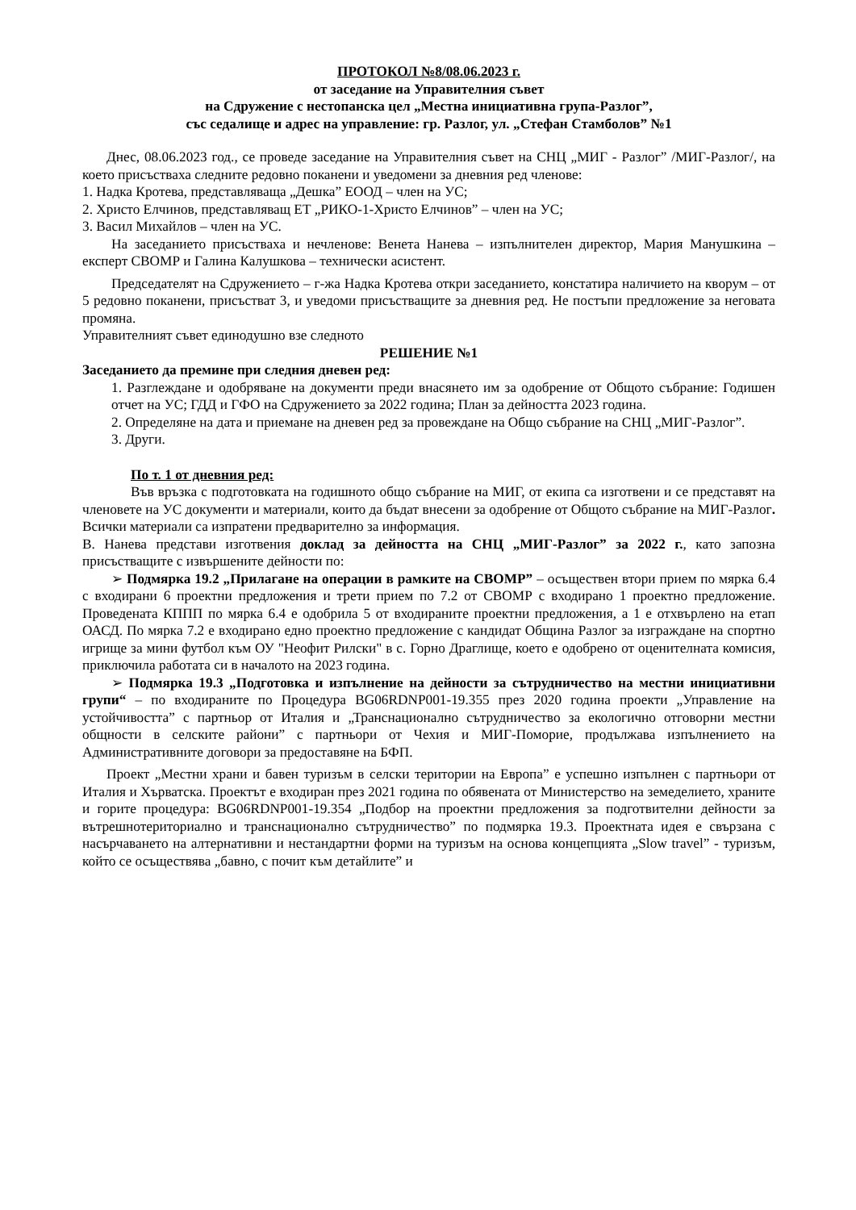ПРОТОКОЛ №8/08.06.2023 г.
от заседание на Управителния съвет
на Сдружение с нестопанска цел „Местна инициативна група-Разлог”,
със седалище и адрес на управление: гр. Разлог, ул. „Стефан Стамболов” №1
Днес, 08.06.2023 год., се проведе заседание на Управителния съвет на СНЦ „МИГ - Разлог” /МИГ-Разлог/, на което присъстваха следните редовно поканени и уведомени за дневния ред членове:
1. Надка Кротева, представляваща „Дешка” ЕООД – член на УС;
2. Христо Елчинов, представляващ ЕТ „РИКО-1-Христо Елчинов” – член на УС;
3. Васил Михайлов – член на УС.
На заседанието присъстваха и нечленове: Венета Нанева – изпълнителен директор, Мария Манушкина – експерт СВОМР и Галина Калушкова – технически асистент.
Председателят на Сдружението – г-жа Надка Кротева откри заседанието, констатира наличието на кворум – от 5 редовно поканени, присъстват 3, и уведоми присъстващите за дневния ред. Не постъпи предложение за неговата промяна.
Управителният съвет единодушно взе следното
РЕШЕНИЕ №1
Заседанието да премине при следния дневен ред:
1. Разглеждане и одобряване на документи преди внасянето им за одобрение от Общото събрание: Годишен отчет на УС; ГДД и ГФО на Сдружението за 2022 година; План за дейността 2023 година.
2. Определяне на дата и приемане на дневен ред за провеждане на Общо събрание на СНЦ „МИГ-Разлог”.
3. Други.
По т. 1 от дневния ред:
Във връзка с подготовката на годишното общо събрание на МИГ, от екипа са изготвени и се представят на членовете на УС документи и материали, които да бъдат внесени за одобрение от Общото събрание на МИГ-Разлог. Всички материали са изпратени предварително за информация.
В. Нанева представи изготвения доклад за дейността на СНЦ „МИГ-Разлог” за 2022 г., като запозна присъстващите с извършените дейности по:
➢ Подмярка 19.2 „Прилагане на операции в рамките на СВОМР” – осъществен втори прием по мярка 6.4 с входирани 6 проектни предложения и трети прием по 7.2 от СВОМР с входирано 1 проектно предложение. Проведената КППП по мярка 6.4 е одобрила 5 от входираните проектни предложения, а 1 е отхвърлено на етап ОАСД. По мярка 7.2 е входирано едно проектно предложение с кандидат Община Разлог за изграждане на спортно игрище за мини футбол към ОУ "Неофит Рилски" в с. Горно Драглище, което е одобрено от оценителната комисия, приключила работата си в началото на 2023 година.
➢ Подмярка 19.3 „Подготовка и изпълнение на дейности за сътрудничество на местни инициативни групи“ – по входираните по Процедура BG06RDNP001-19.355 през 2020 година проекти „Управление на устойчивостта” с партньор от Италия и „Транснационално сътрудничество за екологично отговорни местни общности в селските райони” с партньори от Чехия и МИГ-Поморие, продължава изпълнението на Административните договори за предоставяне на БФП.
Проект „Местни храни и бавен туризъм в селски територии на Европа” е успешно изпълнен с партньори от Италия и Хърватска. Проектът е входиран през 2021 година по обявената от Министерство на земеделието, храните и горите процедура: BG06RDNP001-19.354 „Подбор на проектни предложения за подготвителни дейности за вътрешнотериториално и транснационално сътрудничество” по подмярка 19.3. Проектната идея е свързана с насърчаването на алтернативни и нестандартни форми на туризъм на основа концепцията „Slow travel” - туризъм, който се осъществява „бавно, с почит към детайлите” и